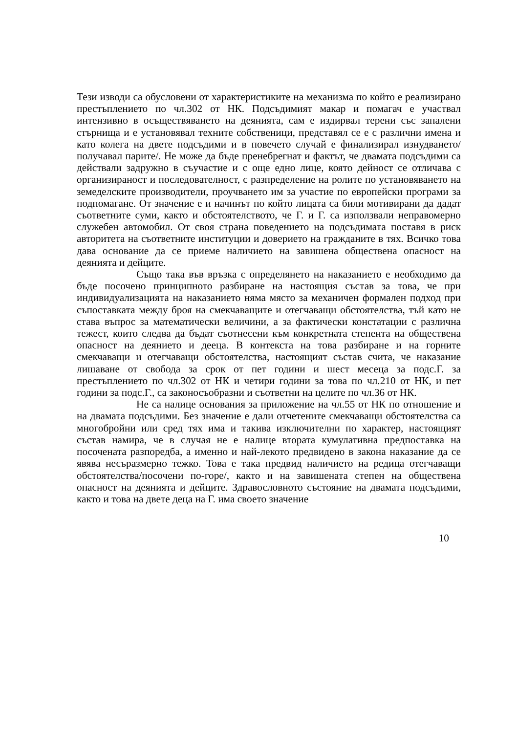Тези изводи са обусловени от характеристиките на механизма по който е реализирано престъплението по чл.302 от НК. Подсъдимият макар и помагач е участвал интензивно в осъществяването на деянията, сам е издирвал терени със запалени стърнища и е установявал техните собственици, представял се е с различни имена и като колега на двете подсъдими и в повечето случай е финализирал изнудването/ получавал парите/. Не може да бъде пренебрегнат и фактът, че двамата подсъдими са действали задружно в съучастие и с още едно лице, която дейност се отличава с организираност и последователност, с разпределение на ролите по установяването на земеделските производители, проучването им за участие по европейски програми за подпомагане. От значение е и начинът по който лицата са били мотивирани да дадат съответните суми, както и обстоятелството, че Г. и Г. са използвали неправомерно служебен автомобил. От своя страна поведението на подсъдимата поставя в риск авторитета на съответните институции и доверието на гражданите в тях. Всичко това дава основание да се приеме наличието на завишена обществена опасност на деянията и дейците.
Също така във връзка с определянето на наказанието е необходимо да бъде посочено принципното разбиране на настоящия състав за това, че при индивидуализацията на наказанието няма място за механичен формален подход при съпоставката между броя на смекчаващите и отегчаващи обстоятелства, тъй като не става въпрос за математически величини, а за фактически констатации с различна тежест, които следва да бъдат съотнесени към конкретната степента на обществена опасност на деянието и дееца. В контекста на това разбиране и на горните смекчаващи и отегчаващи обстоятелства, настоящият състав счита, че наказание лишаване от свобода за срок от пет години и шест месеца за подс.Г. за престъплението по чл.302 от НК и четири години за това по чл.210 от НК, и пет години за подс.Г., са законосъобразни и съответни на целите по чл.36 от НК.
Не са налице основания за приложение на чл.55 от НК по отношение и на двамата подсъдими. Без значение е дали отчетените смекчаващи обстоятелства са многобройни или сред тях има и такива изключителни по характер, настоящият състав намира, че в случая не е налице втората кумулативна предпоставка на посочената разпоредба, а именно и най-лекото предвидено в закона наказание да се явява несъразмерно тежко. Това е така предвид наличието на редица отегчаващи обстоятелства/посочени по-горе/, както и на завишената степен на обществена опасност на деянията и дейците. Здравословното състояние на двамата подсъдими, както и това на двете деца на Г. има своето значение
10